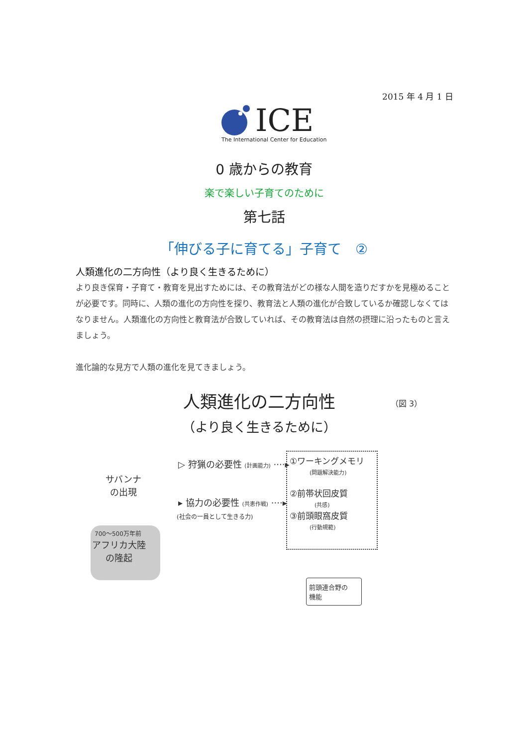2015 年 4 月 1 日
ICE
The International Center for Education
0 歳からの教育
楽で楽しい子育てのために
第七話
「伸びる子に育てる」子育て　②
人類進化の二方向性（より良く生きるために）
より良き保育・子育て・教育を見出すためには、その教育法がどの様な人間を造りだすかを見極めることが必要です。同時に、人類の進化の方向性を探り、教育法と人類の進化が合致しているか確認しなくてはなりません。人類進化の方向性と教育法が合致していれば、その教育法は自然の摂理に沿ったものと言えましょう。
進化論的な見方で人類の進化を見てきましょう。
人類進化の二方向性
（より良く生きるために）
（図 3）
サバンナ
の出現
700〜500万年前
アフリカ大陸
の隆起
▷ 狩猟の必要性 (計画能力) ····▸
▸ 協力の必要性 (共恵作戦) ····▸
(社会の一員として生きる力)
①ワーキングメモリ
(問題解決能力)
②前帯状回皮質
(共感)
③前頭眼窩皮質
(行動規範)
前頭連合野の
機能